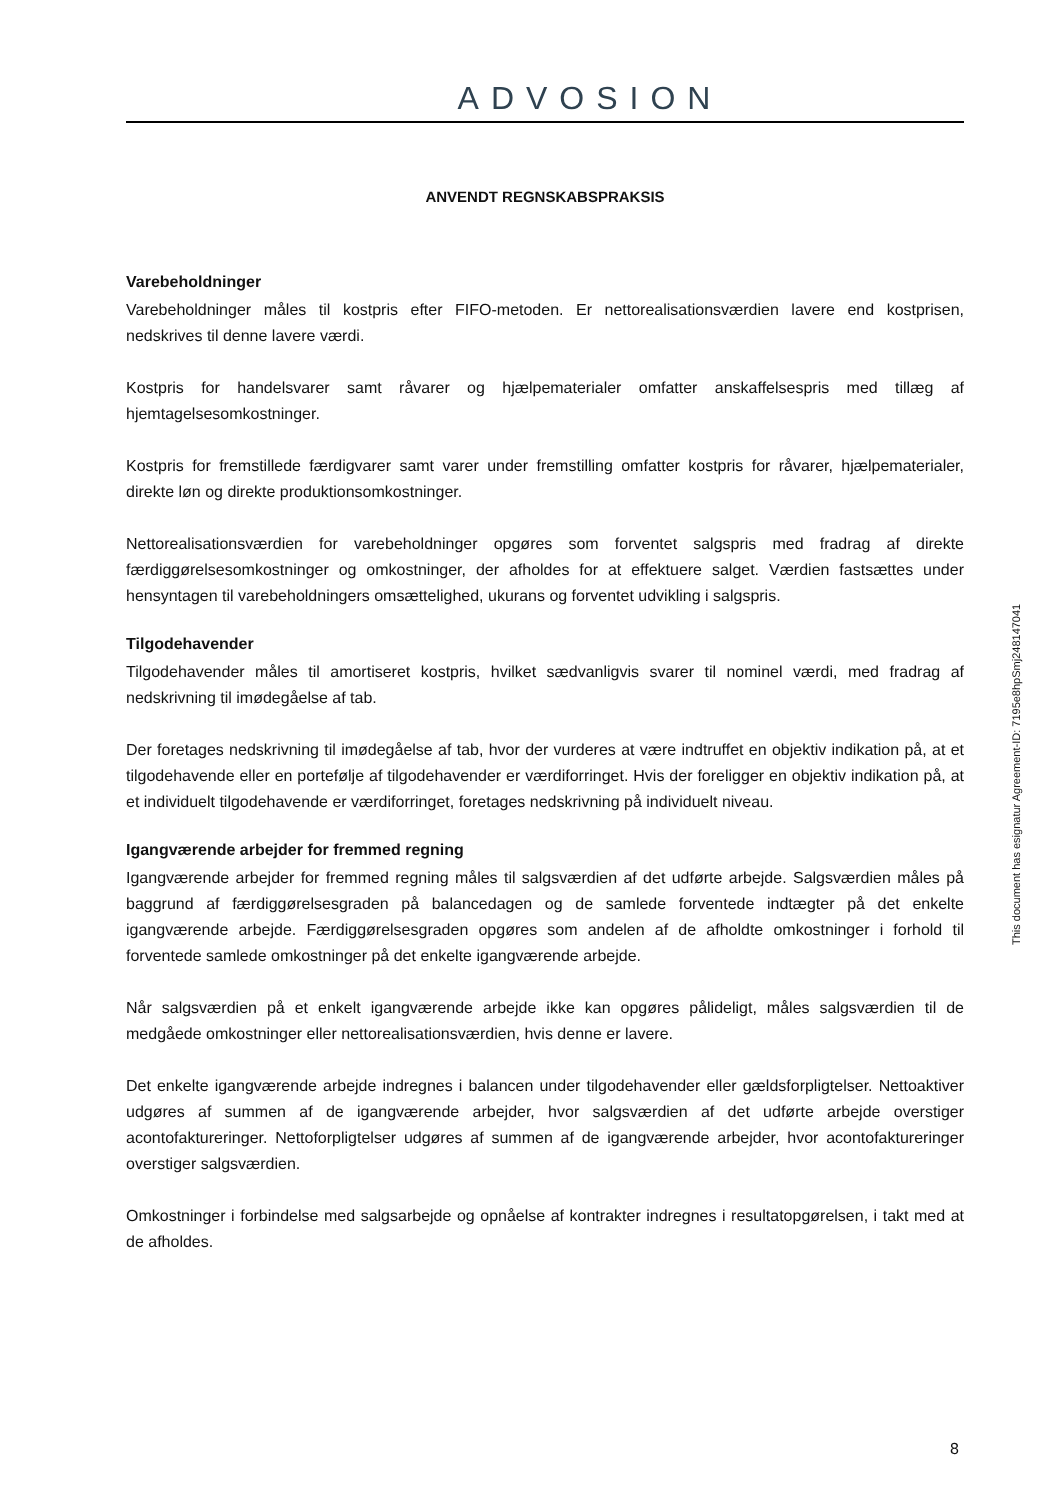ADVOSION
ANVENDT REGNSKABSPRAKSIS
Varebeholdninger
Varebeholdninger måles til kostpris efter FIFO-metoden. Er nettorealisationsværdien lavere end kostprisen, nedskrives til denne lavere værdi.
Kostpris for handelsvarer samt råvarer og hjælpematerialer omfatter anskaffelsespris med tillæg af hjemtagelsesomkostninger.
Kostpris for fremstillede færdigvarer samt varer under fremstilling omfatter kostpris for råvarer, hjælpematerialer, direkte løn og direkte produktionsomkostninger.
Nettorealisationsværdien for varebeholdninger opgøres som forventet salgspris med fradrag af direkte færdiggørelsesomkostninger og omkostninger, der afholdes for at effektuere salget. Værdien fastsættes under hensyntagen til varebeholdningers omsættelighed, ukurans og forventet udvikling i salgspris.
Tilgodehavender
Tilgodehavender måles til amortiseret kostpris, hvilket sædvanligvis svarer til nominel værdi, med fradrag af nedskrivning til imødegåelse af tab.
Der foretages nedskrivning til imødegåelse af tab, hvor der vurderes at være indtruffet en objektiv indikation på, at et tilgodehavende eller en portefølje af tilgodehavender er værdiforringet. Hvis der foreligger en objektiv indikation på, at et individuelt tilgodehavende er værdiforringet, foretages nedskrivning på individuelt niveau.
Igangværende arbejder for fremmed regning
Igangværende arbejder for fremmed regning måles til salgsværdien af det udførte arbejde. Salgsværdien måles på baggrund af færdiggørelsesgraden på balancedagen og de samlede forventede indtægter på det enkelte igangværende arbejde. Færdiggørelsesgraden opgøres som andelen af de afholdte omkostninger i forhold til forventede samlede omkostninger på det enkelte igangværende arbejde.
Når salgsværdien på et enkelt igangværende arbejde ikke kan opgøres pålideligt, måles salgsværdien til de medgåede omkostninger eller nettorealisationsværdien, hvis denne er lavere.
Det enkelte igangværende arbejde indregnes i balancen under tilgodehavender eller gældsforpligtelser. Nettoaktiver udgøres af summen af de igangværende arbejder, hvor salgsværdien af det udførte arbejde overstiger acontofaktureringer. Nettoforpligtelser udgøres af summen af de igangværende arbejder, hvor acontofaktureringer overstiger salgsværdien.
Omkostninger i forbindelse med salgsarbejde og opnåelse af kontrakter indregnes i resultatopgørelsen, i takt med at de afholdes.
This document has esignatur Agreement-ID: 7195e8hpSmj248147041
8